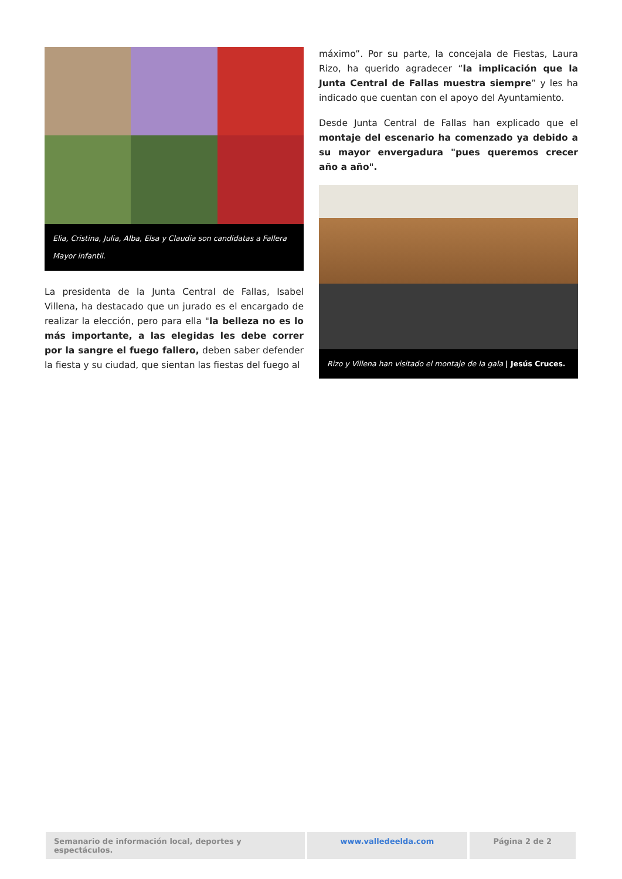Elia, Cristina, Julia, Alba, Elsa y Claudia son candidatas a Fallera Mayor infantil.
La presidenta de la Junta Central de Fallas, Isabel Villena, ha destacado que un jurado es el encargado de realizar la elección, pero para ella "la belleza no es lo más importante, a las elegidas les debe correr por la sangre el fuego fallero, deben saber defender la fiesta y su ciudad, que sientan las fiestas del fuego al
máximo”. Por su parte, la concejala de Fiestas, Laura Rizo, ha querido agradecer “la implicación que la Junta Central de Fallas muestra siempre” y les ha indicado que cuentan con el apoyo del Ayuntamiento.
Desde Junta Central de Fallas han explicado que el montaje del escenario ha comenzado ya debido a su mayor envergadura "pues queremos crecer año a año".
Rizo y Villena han visitado el montaje de la gala | Jesús Cruces.
Semanario de información local, deportes y espectáculos.
www.valledeelda.com Página 2 de 2